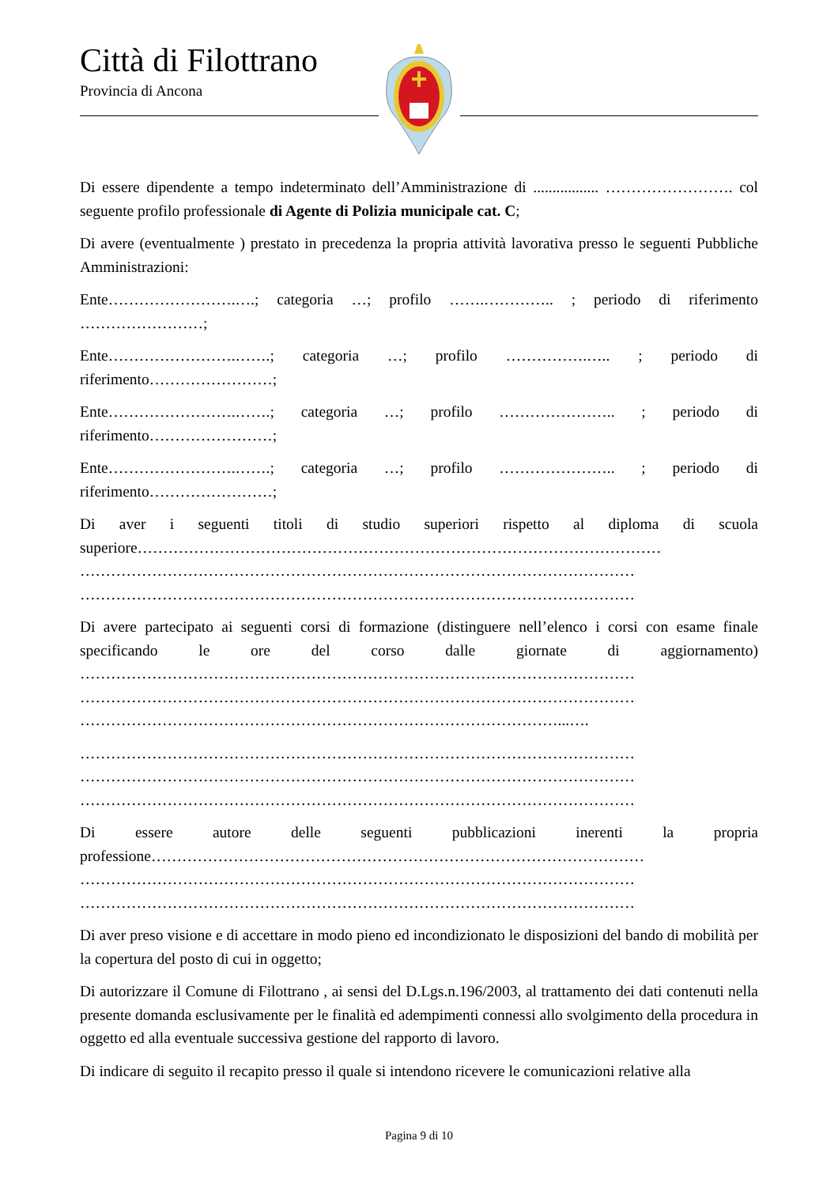Città di Filottrano
Provincia di Ancona
Di essere dipendente a tempo indeterminato dell’Amministrazione di ................. ……………………. col seguente profilo professionale di Agente di Polizia municipale cat. C;
Di avere (eventualmente ) prestato in precedenza la propria attività lavorativa presso le seguenti Pubbliche Amministrazioni:
Ente…………………….….; categoria …; profilo …….………….. ; periodo di riferimento ……………………;
Ente…………………….…….; categoria …; profilo …………….….. ; periodo di riferimento……………………;
Ente…………………….…….; categoria …; profilo ………………….. ; periodo di riferimento……………………;
Ente…………………….…….; categoria …; profilo ………………….. ; periodo di riferimento……………………;
Di aver i seguenti titoli di studio superiori rispetto al diploma di scuola superiore………………………………………………………………………………………… ……………………………………………………………………………………………… ………………………………………………………………………………………………
Di avere partecipato ai seguenti corsi di formazione (distinguere nell’elenco i corsi con esame finale specificando le ore del corso dalle giornate di aggiornamento) ……………………………………………………………………………………………… ……………………………………………………………………………………………… …………………………………………………………………………………...….
……………………………………………………………………………………………… ……………………………………………………………………………………………… ………………………………………………………………………………………………
Di essere autore delle seguenti pubblicazioni inerenti la propria professione…………………………………………………………………………………… ……………………………………………………………………………………………… ………………………………………………………………………………………………
Di aver preso visione e di accettare in modo pieno ed incondizionato le disposizioni del bando di mobilità per la copertura del posto di cui in oggetto;
Di autorizzare il Comune di Filottrano , ai sensi del D.Lgs.n.196/2003, al trattamento dei dati contenuti nella presente domanda esclusivamente per le finalità ed adempimenti connessi allo svolgimento della procedura in oggetto ed alla eventuale successiva gestione del rapporto di lavoro.
Di indicare di seguito il recapito presso il quale si intendono ricevere le comunicazioni relative alla
Pagina 9 di 10